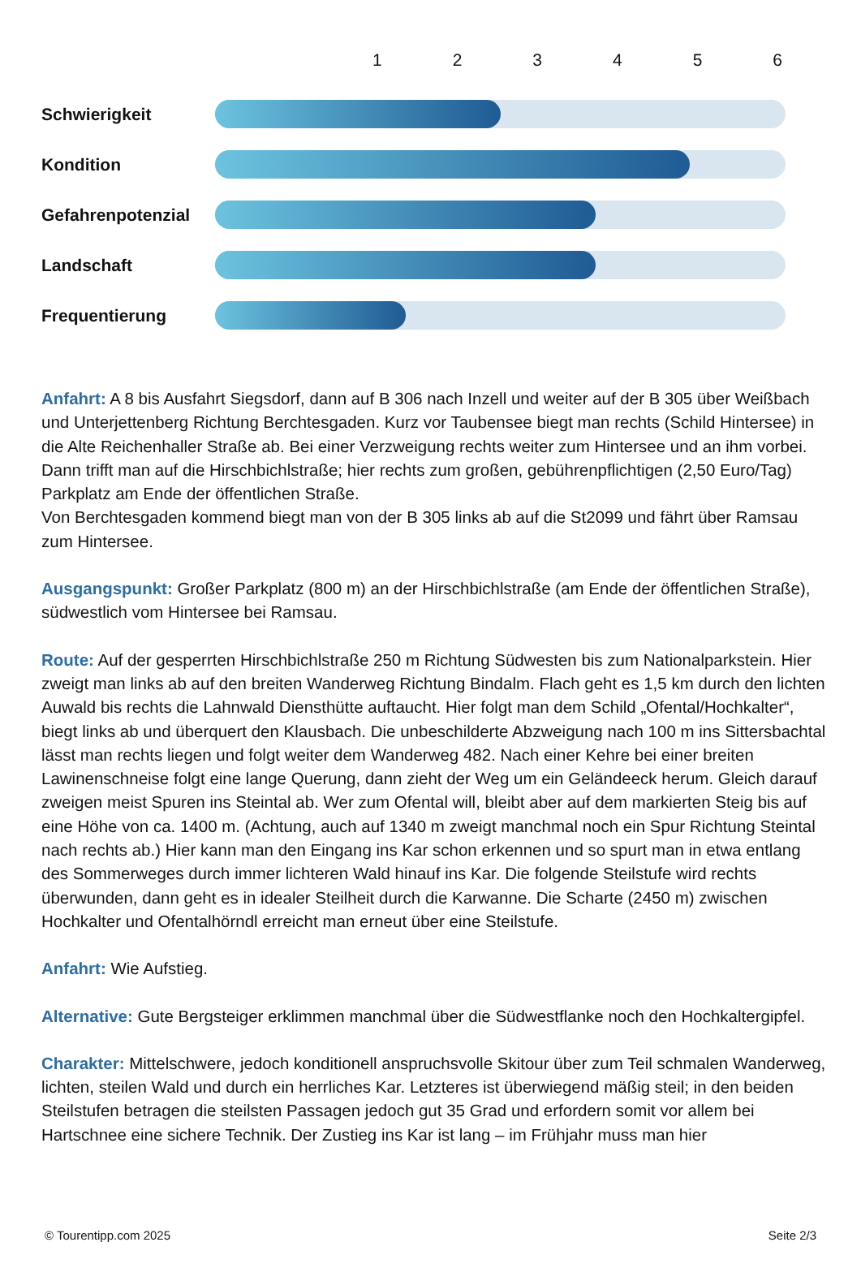123456
Schwierigkeit
Kondition
Gefahrenpotenzial
Landschaft
Frequentierung
Anfahrt: A 8 bis Ausfahrt Siegsdorf, dann auf B 306 nach Inzell und weiter auf der B 305 über Weißbach und Unterjettenberg Richtung Berchtesgaden. Kurz vor Taubensee biegt man rechts (Schild Hintersee) in die Alte Reichenhaller Straße ab. Bei einer Verzweigung rechts weiter zum Hintersee und an ihm vorbei. Dann trifft man auf die Hirschbichlstraße; hier rechts zum großen, gebührenpflichtigen (2,50 Euro/Tag) Parkplatz am Ende der öffentlichen Straße.
Von Berchtesgaden kommend biegt man von der B 305 links ab auf die St2099 und fährt über Ramsau zum Hintersee.
Ausgangspunkt: Großer Parkplatz (800 m) an der Hirschbichlstraße (am Ende der öffentlichen Straße), südwestlich vom Hintersee bei Ramsau.
Route: Auf der gesperrten Hirschbichlstraße 250 m Richtung Südwesten bis zum Nationalparkstein. Hier zweigt man links ab auf den breiten Wanderweg Richtung Bindalm. Flach geht es 1,5 km durch den lichten Auwald bis rechts die Lahnwald Diensthütte auftaucht. Hier folgt man dem Schild „Ofental/Hochkalter“, biegt links ab und überquert den Klausbach. Die unbeschilderte Abzweigung nach 100 m ins Sittersbachtal lässt man rechts liegen und folgt weiter dem Wanderweg 482. Nach einer Kehre bei einer breiten Lawinenschneise folgt eine lange Querung, dann zieht der Weg um ein Geländeeck herum. Gleich darauf zweigen meist Spuren ins Steintal ab. Wer zum Ofental will, bleibt aber auf dem markierten Steig bis auf eine Höhe von ca. 1400 m. (Achtung, auch auf 1340 m zweigt manchmal noch ein Spur Richtung Steintal nach rechts ab.) Hier kann man den Eingang ins Kar schon erkennen und so spurt man in etwa entlang des Sommerweges durch immer lichteren Wald hinauf ins Kar. Die folgende Steilstufe wird rechts überwunden, dann geht es in idealer Steilheit durch die Karwanne. Die Scharte (2450 m) zwischen Hochkalter und Ofentalhörndl erreicht man erneut über eine Steilstufe.
Anfahrt: Wie Aufstieg.
Alternative: Gute Bergsteiger erklimmen manchmal über die Südwestflanke noch den Hochkaltergipfel.
Charakter: Mittelschwere, jedoch konditionell anspruchsvolle Skitour über zum Teil schmalen Wanderweg, lichten, steilen Wald und durch ein herrliches Kar. Letzteres ist überwiegend mäßig steil; in den beiden Steilstufen betragen die steilsten Passagen jedoch gut 35 Grad und erfordern somit vor allem bei Hartschnee eine sichere Technik. Der Zustieg ins Kar ist lang – im Frühjahr muss man hier
© Tourentipp.com 2025 Seite 2/3